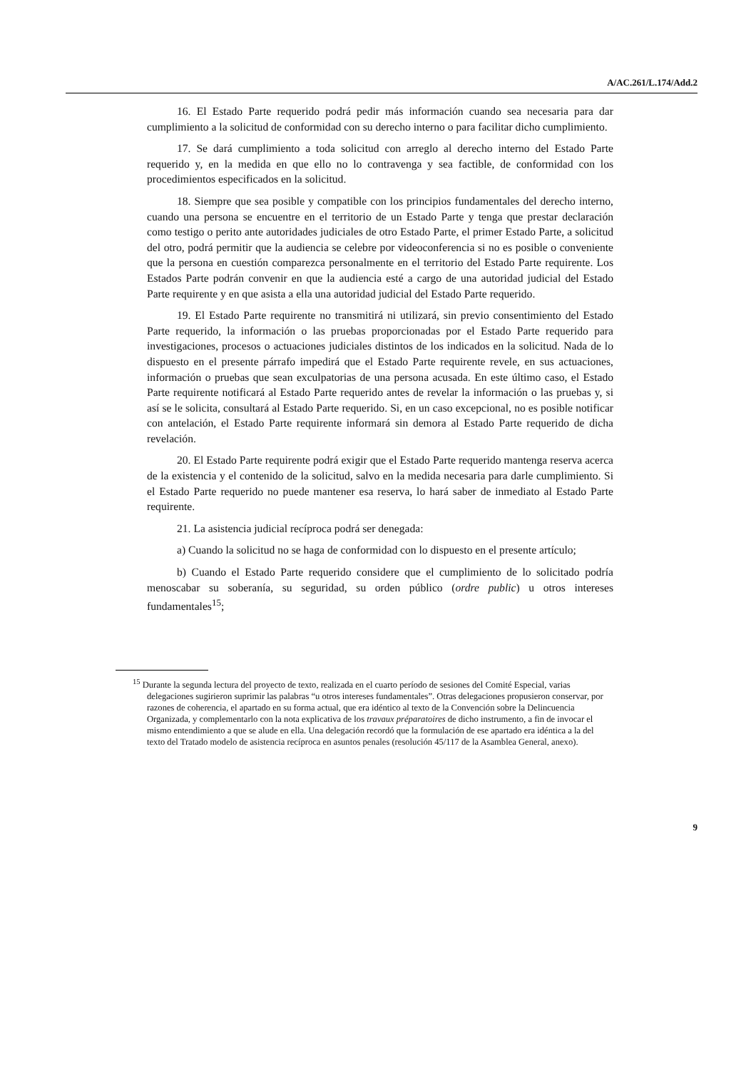A/AC.261/L.174/Add.2
16. El Estado Parte requerido podrá pedir más información cuando sea necesaria para dar cumplimiento a la solicitud de conformidad con su derecho interno o para facilitar dicho cumplimiento.
17. Se dará cumplimiento a toda solicitud con arreglo al derecho interno del Estado Parte requerido y, en la medida en que ello no lo contravenga y sea factible, de conformidad con los procedimientos especificados en la solicitud.
18. Siempre que sea posible y compatible con los principios fundamentales del derecho interno, cuando una persona se encuentre en el territorio de un Estado Parte y tenga que prestar declaración como testigo o perito ante autoridades judiciales de otro Estado Parte, el primer Estado Parte, a solicitud del otro, podrá permitir que la audiencia se celebre por videoconferencia si no es posible o conveniente que la persona en cuestión comparezca personalmente en el territorio del Estado Parte requirente. Los Estados Parte podrán convenir en que la audiencia esté a cargo de una autoridad judicial del Estado Parte requirente y en que asista a ella una autoridad judicial del Estado Parte requerido.
19. El Estado Parte requirente no transmitirá ni utilizará, sin previo consentimiento del Estado Parte requerido, la información o las pruebas proporcionadas por el Estado Parte requerido para investigaciones, procesos o actuaciones judiciales distintos de los indicados en la solicitud. Nada de lo dispuesto en el presente párrafo impedirá que el Estado Parte requirente revele, en sus actuaciones, información o pruebas que sean exculpatorias de una persona acusada. En este último caso, el Estado Parte requirente notificará al Estado Parte requerido antes de revelar la información o las pruebas y, si así se le solicita, consultará al Estado Parte requerido. Si, en un caso excepcional, no es posible notificar con antelación, el Estado Parte requirente informará sin demora al Estado Parte requerido de dicha revelación.
20. El Estado Parte requirente podrá exigir que el Estado Parte requerido mantenga reserva acerca de la existencia y el contenido de la solicitud, salvo en la medida necesaria para darle cumplimiento. Si el Estado Parte requerido no puede mantener esa reserva, lo hará saber de inmediato al Estado Parte requirente.
21. La asistencia judicial recíproca podrá ser denegada:
a) Cuando la solicitud no se haga de conformidad con lo dispuesto en el presente artículo;
b) Cuando el Estado Parte requerido considere que el cumplimiento de lo solicitado podría menoscabar su soberanía, su seguridad, su orden público (ordre public) u otros intereses fundamentales<sup>15</sup>;
<sup>15</sup> Durante la segunda lectura del proyecto de texto, realizada en el cuarto período de sesiones del Comité Especial, varias delegaciones sugirieron suprimir las palabras “u otros intereses fundamentales”. Otras delegaciones propusieron conservar, por razones de coherencia, el apartado en su forma actual, que era idéntico al texto de la Convención sobre la Delincuencia Organizada, y complementarlo con la nota explicativa de los travaux préparatoires de dicho instrumento, a fin de invocar el mismo entendimiento a que se alude en ella. Una delegación recordó que la formulación de ese apartado era idéntica a la del texto del Tratado modelo de asistencia recíproca en asuntos penales (resolución 45/117 de la Asamblea General, anexo).
9